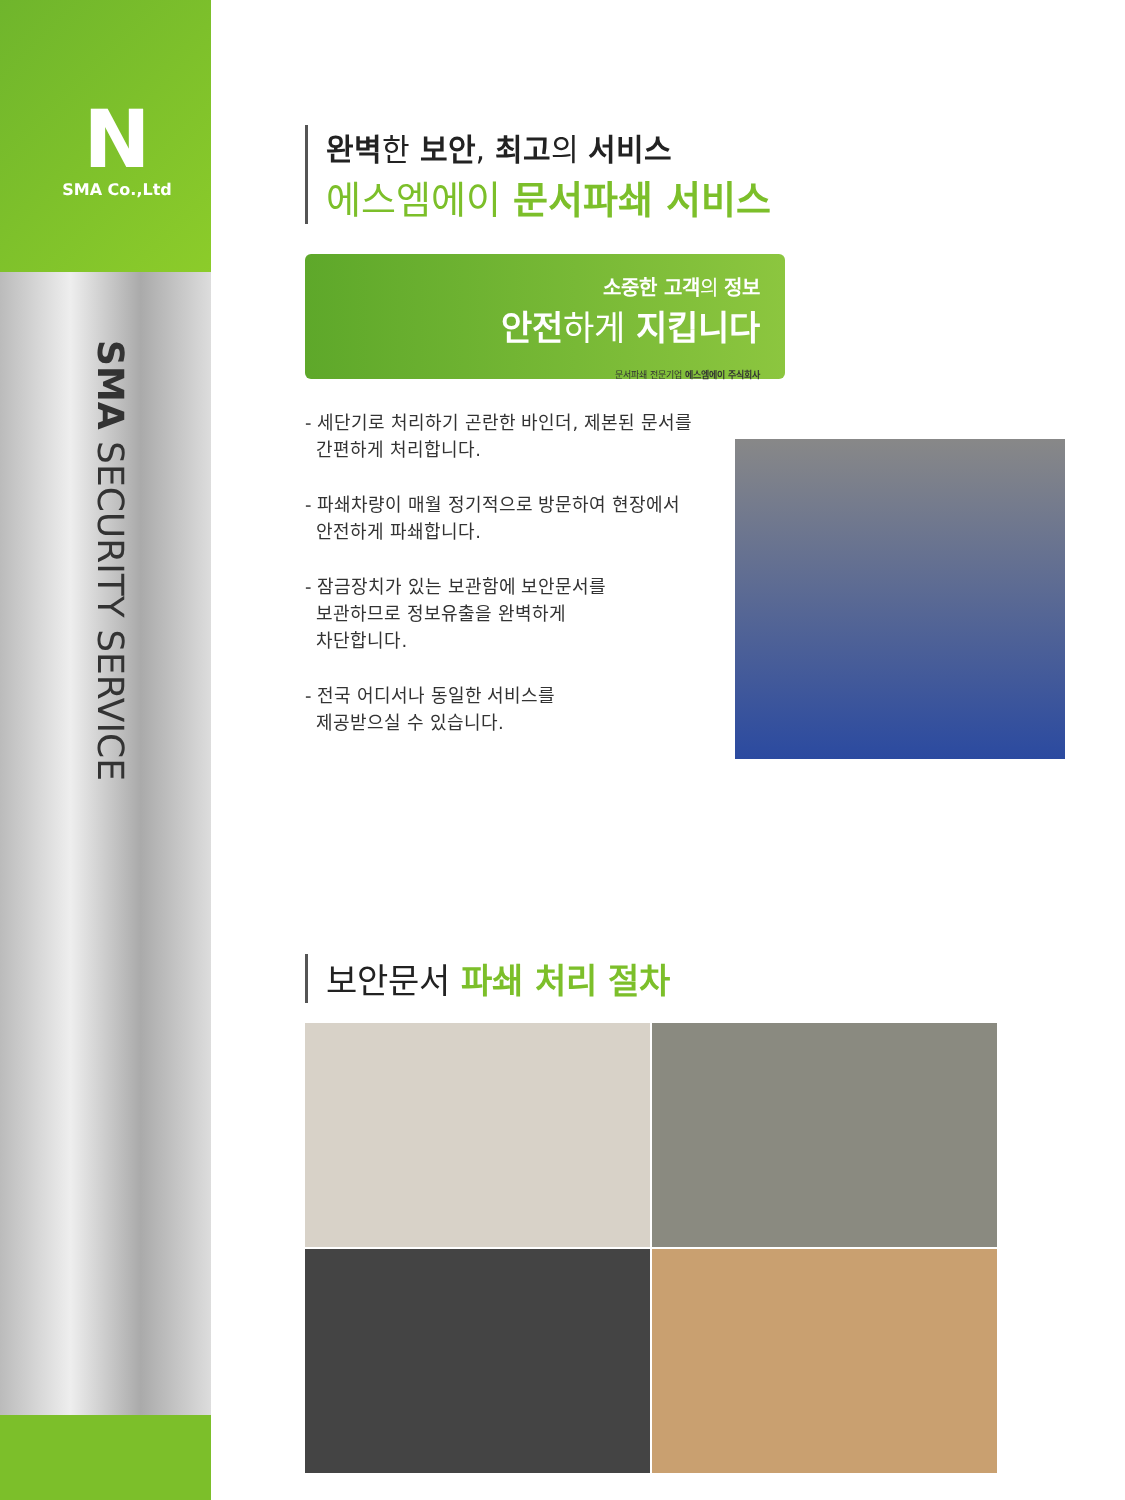N
SMA Co.,Ltd
SMA SECURITY SERVICE
완벽한 보안, 최고의 서비스
에스엠에이 문서파쇄 서비스
소중한 고객의 정보
안전하게 지킵니다
문서파쇄 전문기업 에스엠에이 주식회사
- 세단기로 처리하기 곤란한 바인더, 제본된 문서를
간편하게 처리합니다.
- 파쇄차량이 매월 정기적으로 방문하여 현장에서
안전하게 파쇄합니다.
- 잠금장치가 있는 보관함에 보안문서를
보관하므로 정보유출을 완벽하게
차단합니다.
- 전국 어디서나 동일한 서비스를
제공받으실 수 있습니다.
보안문서 파쇄 처리 절차